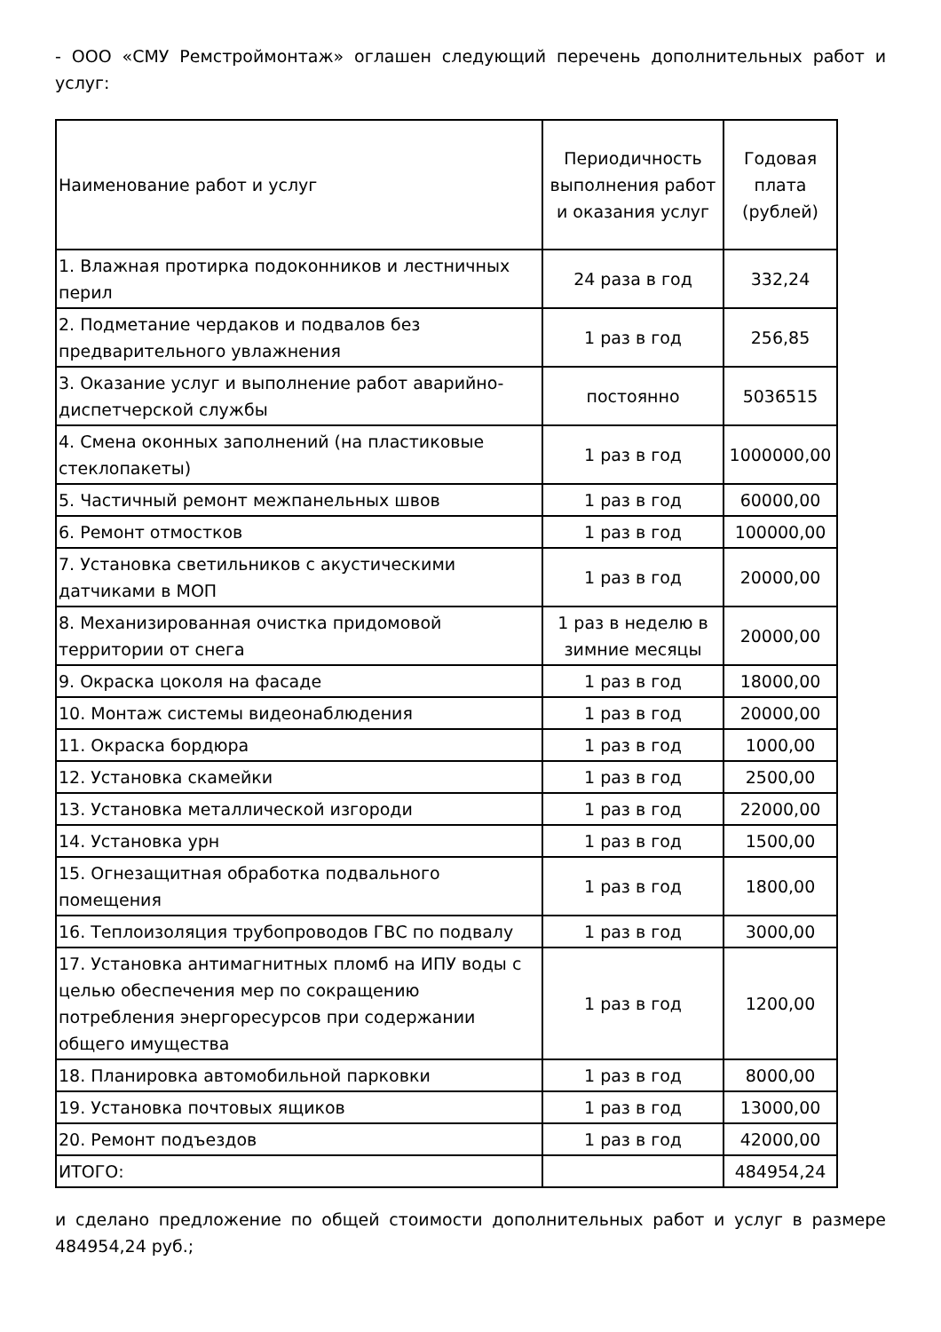- ООО «СМУ Ремстроймонтаж» оглашен следующий перечень дополнительных работ и услуг:
| Наименование работ и услуг | Периодичность выполнения работ и оказания услуг | Годовая плата (рублей) |
| --- | --- | --- |
| 1. Влажная протирка подоконников и лестничных перил | 24 раза в год | 332,24 |
| 2. Подметание чердаков и подвалов без предварительного увлажнения | 1 раз в год | 256,85 |
| 3. Оказание услуг и выполнение работ аварийно-диспетчерской службы | постоянно | 5036515 |
| 4. Смена оконных заполнений (на пластиковые стеклопакеты) | 1 раз в год | 1000000,00 |
| 5. Частичный ремонт межпанельных швов | 1 раз в год | 60000,00 |
| 6. Ремонт отмостков | 1 раз в год | 100000,00 |
| 7. Установка светильников с акустическими датчиками в МОП | 1 раз в год | 20000,00 |
| 8. Механизированная очистка придомовой территории от снега | 1 раз в неделю в зимние месяцы | 20000,00 |
| 9. Окраска цоколя на фасаде | 1 раз в год | 18000,00 |
| 10. Монтаж системы видеонаблюдения | 1 раз в год | 20000,00 |
| 11. Окраска бордюра | 1 раз в год | 1000,00 |
| 12. Установка скамейки | 1 раз в год | 2500,00 |
| 13. Установка металлической изгороди | 1 раз в год | 22000,00 |
| 14. Установка урн | 1 раз в год | 1500,00 |
| 15. Огнезащитная обработка подвального помещения | 1 раз в год | 1800,00 |
| 16. Теплоизоляция трубопроводов ГВС по подвалу | 1 раз в год | 3000,00 |
| 17. Установка антимагнитных пломб на ИПУ воды с целью обеспечения мер по сокращению потребления энергоресурсов при содержании общего имущества | 1 раз в год | 1200,00 |
| 18. Планировка автомобильной парковки | 1 раз в год | 8000,00 |
| 19. Установка почтовых ящиков | 1 раз в год | 13000,00 |
| 20. Ремонт подъездов | 1 раз в год | 42000,00 |
| ИТОГО: | | 484954,24 |
и сделано предложение по общей стоимости дополнительных работ и услуг в размере 484954,24 руб.;